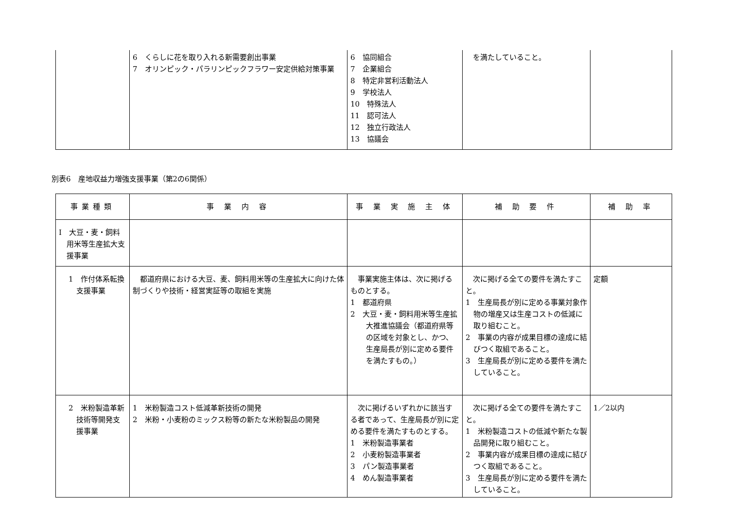| | 6 くらしに花を取り入れる新需要創出事業 7 オリンピック・パラリンピックフラワー安定供給対策事業 | 6 協同組合 7 企業組合 8 特定非営利活動法人 9 学校法人 10 特殊法人 11 認可法人 12 独立行政法人 13 協議会 | を満たしていること。 | |
別表6　産地収益力増強支援事業（第2の6関係）
| 事業種類 | 事 業 内 容 | 事 業 実 施 主 体 | 補 助 要 件 | 補 助 率 |
| --- | --- | --- | --- | --- |
| Ⅰ 大豆・麦・飼料用米等生産拡大支援事業 | | | | |
| 1 作付体系転換支援事業 | 都道府県における大豆、麦、飼料用米等の生産拡大に向けた体制づくりや技術・経営実証等の取組を実施 | 事業実施主体は、次に掲げるものとする。 1 都道府県 2 大豆・麦・飼料用米等生産拡大推進協議会（都道府県等の区域を対象とし、かつ、生産局長が別に定める要件を満たすもの。） | 次に掲げる全ての要件を満たすこと。 1 生産局長が別に定める事業対象作物の増産又は生産コストの低減に取り組むこと。 2 事業の内容が成果目標の達成に結びつく取組であること。 3 生産局長が別に定める要件を満たしていること。 | 定額 |
| 2 米粉製造革新技術等開発支援事業 | 1 米粉製造コスト低減革新技術の開発 2 米粉・小麦粉のミックス粉等の新たな米粉製品の開発 | 次に掲げるいずれかに該当する者であって、生産局長が別に定める要件を満たすものとする。 1 米粉製造事業者 2 小麦粉製造事業者 3 パン製造事業者 4 めん製造事業者 | 次に掲げる全ての要件を満たすこと。 1 米粉製造コストの低減や新たな製品開発に取り組むこと。 2 事業内容が成果目標の達成に結びつく取組であること。 3 生産局長が別に定める要件を満たしていること。 | 1／2以内 |